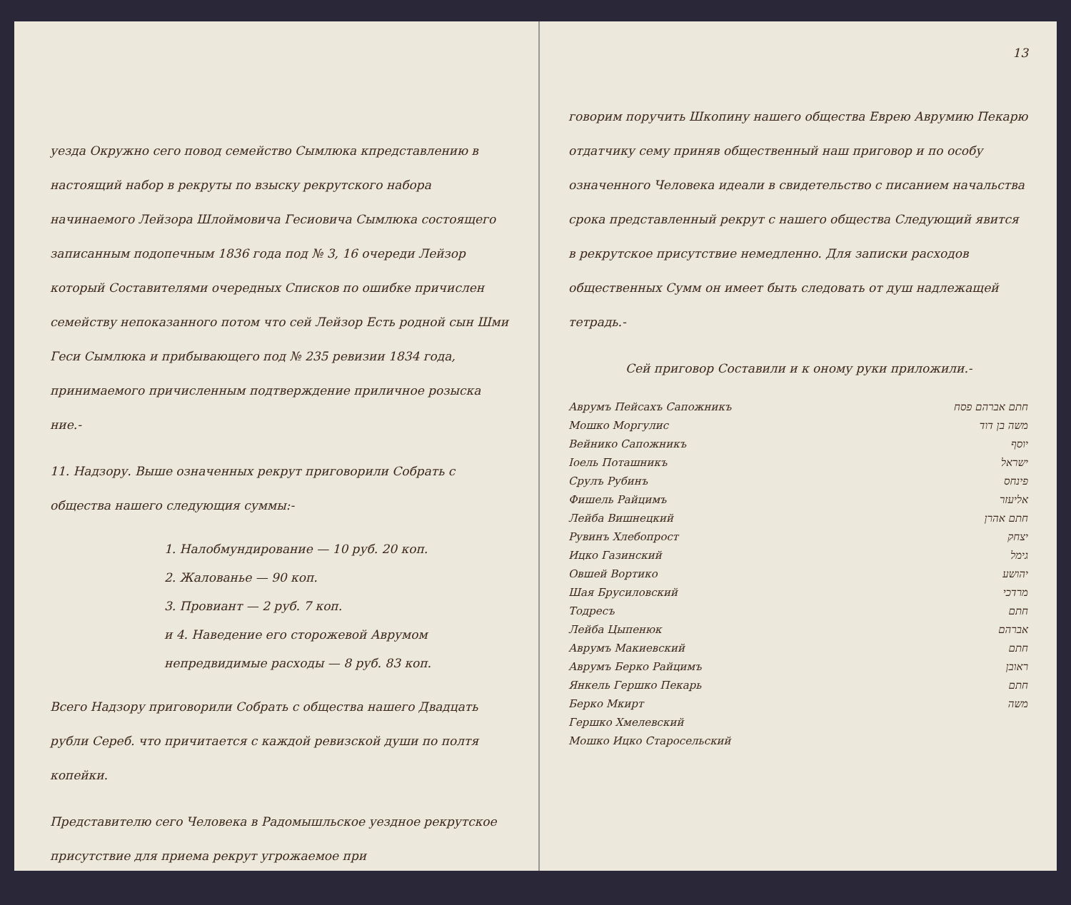уезда Окружно сего повод семейство Сымлюка кпредставлению в настоящий набор в рекруты по взыску рекрутского набора начинаемого Лейзора Шлоймовича Гесиовича Сымлюка состоящего записанным подопечным 1836 года под № 3, 16 очереди Лейзор который Составителями очередных Списков по ошибке причислен семейству непоказанного потом что сей Лейзор Есть родной сын Шми Геси Сымлюка и прибывающего под № 235 ревизии 1834 года, принимаемого причисленным подтверждение приличное розыска ние.-
11. Надзору. Выше означенных рекрут приговорили Собрать с общества нашего следующия суммы:-
1. Налобмундирование — 10 руб. 20 коп.
2. Жалованье — 90 коп.
3. Провиант — 2 руб. 7 коп.
и 4. Наведение его сторожевой Аврумом непредвидимые расходы — 8 руб. 83 коп.
Всего Надзору приговорили Собрать с общества нашего Двадцать рубли Сереб. что причитается с каждой ревизской души по полтя копейки.
Представителю сего Человека в Радомышльское уездное рекрутское присутствие для приема рекрут угрожаемое при
13
говорим поручить Шкопину нашего общества Еврею Аврумию Пекарю отдатчику сему приняв общественный наш приговор и по особу означенного Человека идеали в свидетельство с писанием начальства срока представленный рекрут с нашего общества Следующий явится в рекрутское присутствие немедленно. Для записки расходов общественных Сумм он имеет быть следовать от душ надлежащей тетрадь.-
Сей приговор Составили и к оному руки приложили.-
Аврумъ Пейсахъ Сапожникъ חתם אברהם פסח
Мошко Моргулис משה בן דוד
Вейнико Сапожникъ יוסף
Іоель Поташникъ ישראל
Срулъ Рубинъ פינחס
Фишель Райцимъ אליעזר
Лейба Вишнецкий חתם אהרן
Рувинъ Хлебопрост יצחק
Ицко Газинский גימל
Овшей Вортико יהושע
Шая Брусиловский מרדכי
Тодресъ חתם
Лейба Цыпенюк אברהם
Аврумъ Макиевский חתם
Аврумъ Берко Райцимъ ראובן
Янкель Гершко Пекарь חתם
Берко Мкирт משה
Гершко Хмелевский
Мошко Ицко Старосельский